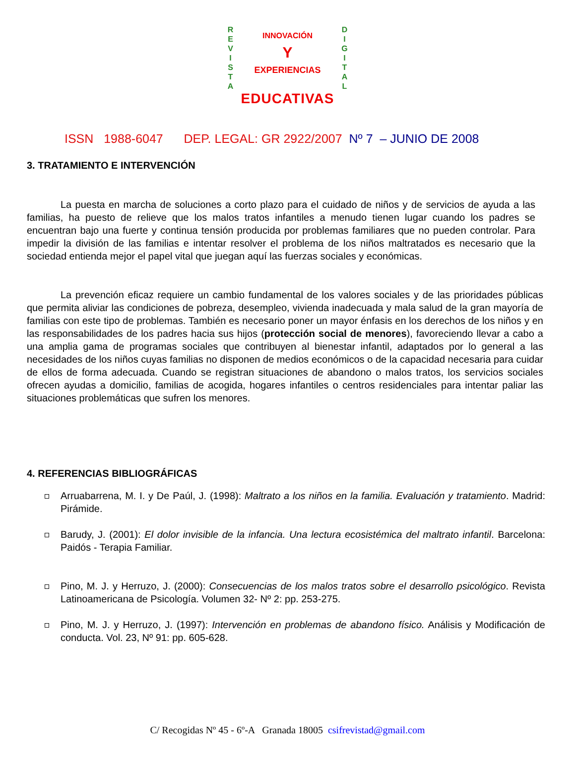R
E
V
I
S
T
A
D
I
G
I
T
A
L
INNOVACIÓN
Y
EXPERIENCIAS
EDUCATIVAS
ISSN 1988-6047 DEP. LEGAL: GR 2922/2007 Nº 7 – JUNIO DE 2008
3. TRATAMIENTO E INTERVENCIÓN
La puesta en marcha de soluciones a corto plazo para el cuidado de niños y de servicios de ayuda a las familias, ha puesto de relieve que los malos tratos infantiles a menudo tienen lugar cuando los padres se encuentran bajo una fuerte y continua tensión producida por problemas familiares que no pueden controlar. Para impedir la división de las familias e intentar resolver el problema de los niños maltratados es necesario que la sociedad entienda mejor el papel vital que juegan aquí las fuerzas sociales y económicas.
La prevención eficaz requiere un cambio fundamental de los valores sociales y de las prioridades públicas que permita aliviar las condiciones de pobreza, desempleo, vivienda inadecuada y mala salud de la gran mayoría de familias con este tipo de problemas. También es necesario poner un mayor énfasis en los derechos de los niños y en las responsabilidades de los padres hacia sus hijos (protección social de menores), favoreciendo llevar a cabo a una amplia gama de programas sociales que contribuyen al bienestar infantil, adaptados por lo general a las necesidades de los niños cuyas familias no disponen de medios económicos o de la capacidad necesaria para cuidar de ellos de forma adecuada. Cuando se registran situaciones de abandono o malos tratos, los servicios sociales ofrecen ayudas a domicilio, familias de acogida, hogares infantiles o centros residenciales para intentar paliar las situaciones problemáticas que sufren los menores.
4. REFERENCIAS BIBLIOGRÁFICAS
Arruabarrena, M. I. y De Paúl, J. (1998): Maltrato a los niños en la familia. Evaluación y tratamiento. Madrid: Pirámide.
Barudy, J. (2001): El dolor invisible de la infancia. Una lectura ecosistémica del maltrato infantil. Barcelona: Paidós - Terapia Familiar.
Pino, M. J. y Herruzo, J. (2000): Consecuencias de los malos tratos sobre el desarrollo psicológico. Revista Latinoamericana de Psicología. Volumen 32- Nº 2: pp. 253-275.
Pino, M. J. y Herruzo, J. (1997): Intervención en problemas de abandono físico. Análisis y Modificación de conducta. Vol. 23, Nº 91: pp. 605-628.
C/ Recogidas Nº 45 - 6º-A Granada 18005 csifrevistad@gmail.com